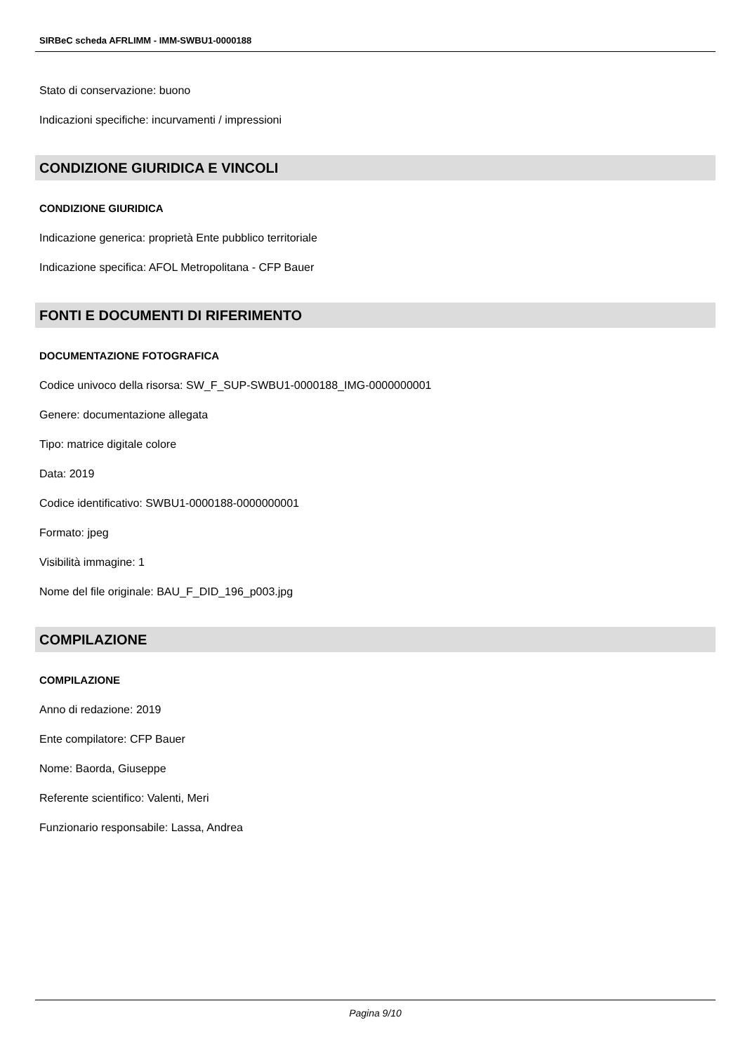SIRBeC scheda AFRLIMM - IMM-SWBU1-0000188
Stato di conservazione: buono
Indicazioni specifiche: incurvamenti / impressioni
CONDIZIONE GIURIDICA E VINCOLI
CONDIZIONE GIURIDICA
Indicazione generica: proprietà Ente pubblico territoriale
Indicazione specifica: AFOL Metropolitana - CFP Bauer
FONTI E DOCUMENTI DI RIFERIMENTO
DOCUMENTAZIONE FOTOGRAFICA
Codice univoco della risorsa: SW_F_SUP-SWBU1-0000188_IMG-0000000001
Genere: documentazione allegata
Tipo: matrice digitale colore
Data: 2019
Codice identificativo: SWBU1-0000188-0000000001
Formato: jpeg
Visibilità immagine: 1
Nome del file originale: BAU_F_DID_196_p003.jpg
COMPILAZIONE
COMPILAZIONE
Anno di redazione: 2019
Ente compilatore: CFP Bauer
Nome: Baorda, Giuseppe
Referente scientifico: Valenti, Meri
Funzionario responsabile: Lassa, Andrea
Pagina 9/10